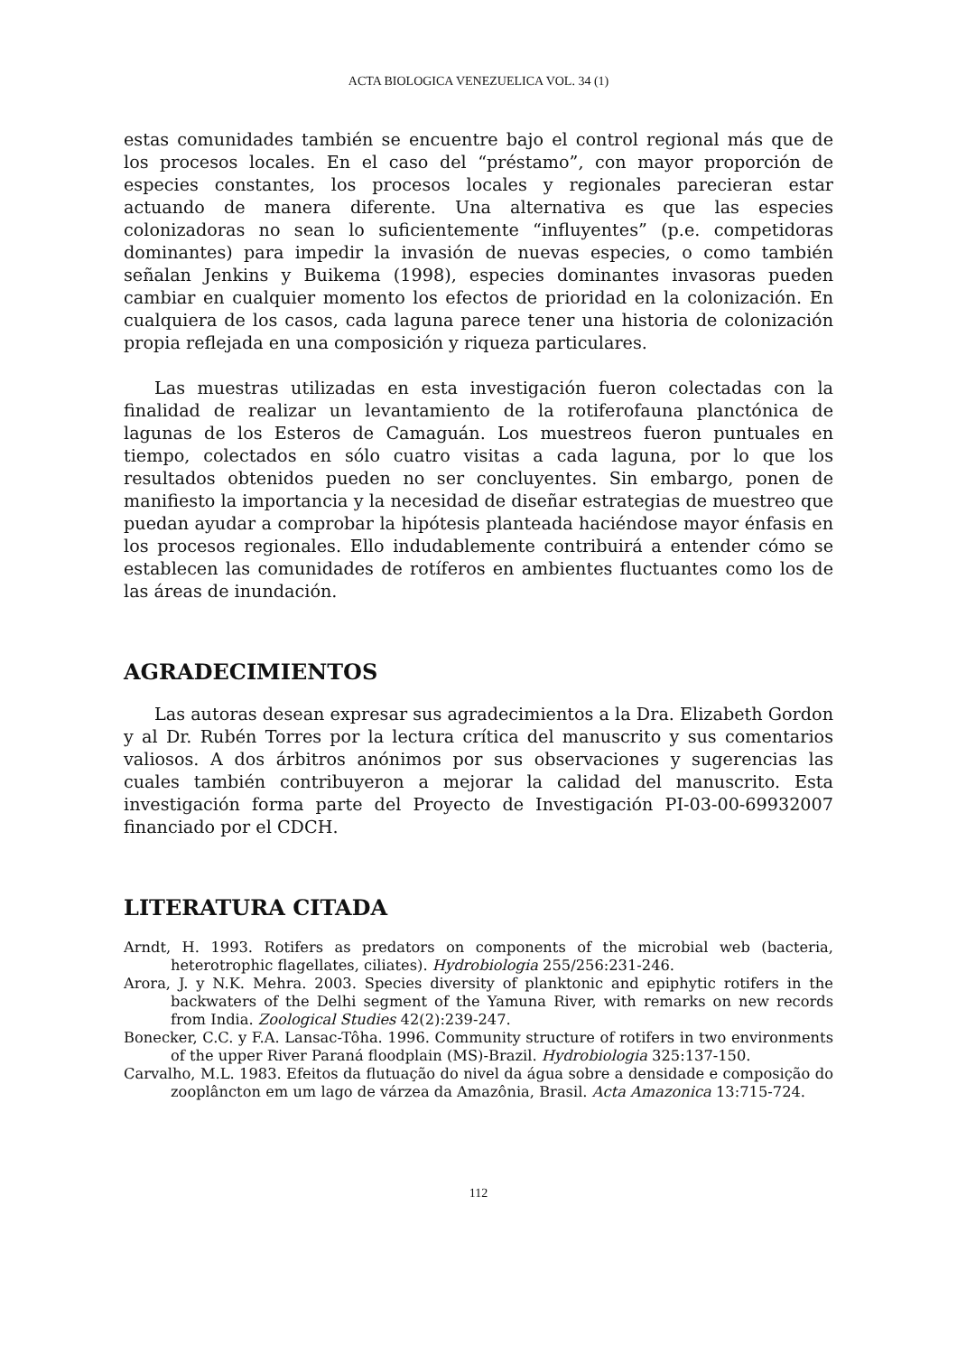ACTA BIOLOGICA VENEZUELICA VOL. 34 (1)
estas comunidades también se encuentre bajo el control regional más que de los procesos locales. En el caso del “préstamo”, con mayor proporción de especies constantes, los procesos locales y regionales parecieran estar actuando de manera diferente. Una alternativa es que las especies colonizadoras no sean lo suficientemente “influyentes” (p.e. competidoras dominantes) para impedir la invasión de nuevas especies, o como también señalan Jenkins y Buikema (1998), especies dominantes invasoras pueden cambiar en cualquier momento los efectos de prioridad en la colonización. En cualquiera de los casos, cada laguna parece tener una historia de colonización propia reflejada en una composición y riqueza particulares.
Las muestras utilizadas en esta investigación fueron colectadas con la finalidad de realizar un levantamiento de la rotiferofauna planctónica de lagunas de los Esteros de Camaguán. Los muestreos fueron puntuales en tiempo, colectados en sólo cuatro visitas a cada laguna, por lo que los resultados obtenidos pueden no ser concluyentes. Sin embargo, ponen de manifiesto la importancia y la necesidad de diseñar estrategias de muestreo que puedan ayudar a comprobar la hipótesis planteada haciéndose mayor énfasis en los procesos regionales. Ello indudablemente contribuirá a entender cómo se establecen las comunidades de rotíferos en ambientes fluctuantes como los de las áreas de inundación.
AGRADECIMIENTOS
Las autoras desean expresar sus agradecimientos a la Dra. Elizabeth Gordon y al Dr. Rubén Torres por la lectura crítica del manuscrito y sus comentarios valiosos. A dos árbitros anónimos por sus observaciones y sugerencias las cuales también contribuyeron a mejorar la calidad del manuscrito. Esta investigación forma parte del Proyecto de Investigación PI-03-00-69932007 financiado por el CDCH.
LITERATURA CITADA
Arndt, H. 1993. Rotifers as predators on components of the microbial web (bacteria, heterotrophic flagellates, ciliates). Hydrobiologia 255/256:231-246.
Arora, J. y N.K. Mehra. 2003. Species diversity of planktonic and epiphytic rotifers in the backwaters of the Delhi segment of the Yamuna River, with remarks on new records from India. Zoological Studies 42(2):239-247.
Bonecker, C.C. y F.A. Lansac-Tôha. 1996. Community structure of rotifers in two environments of the upper River Paraná floodplain (MS)-Brazil. Hydrobiologia 325:137-150.
Carvalho, M.L. 1983. Efeitos da flutuação do nivel da água sobre a densidade e composição do zooplâncton em um lago de várzea da Amazônia, Brasil. Acta Amazonica 13:715-724.
112